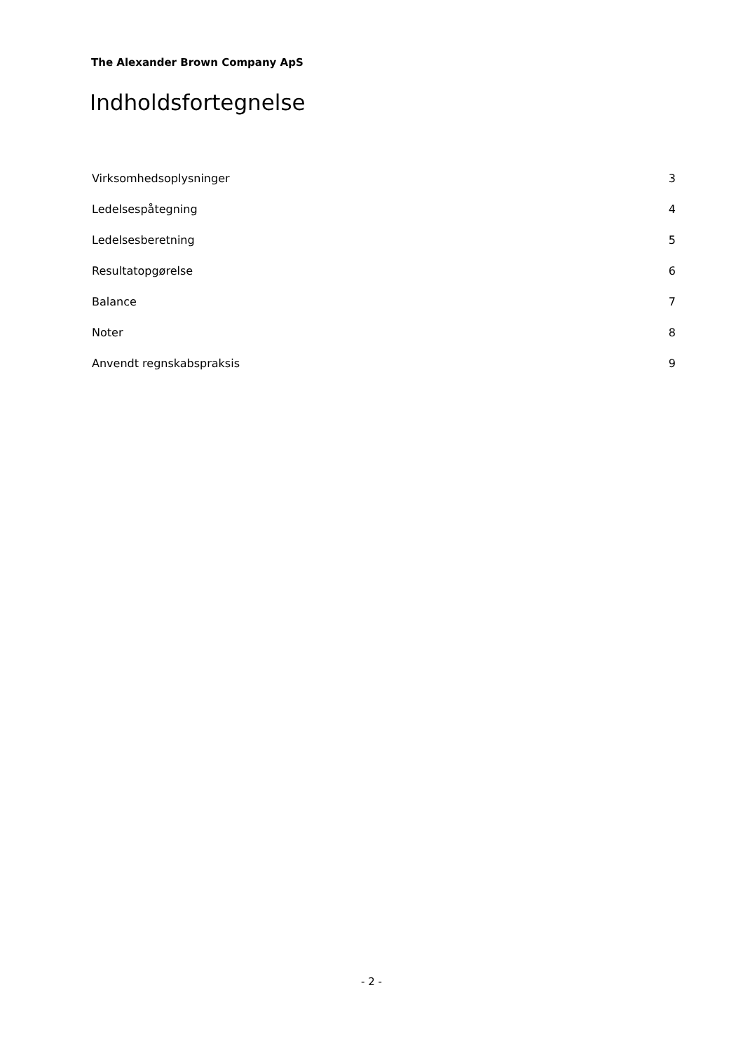The Alexander Brown Company ApS
Indholdsfortegnelse
Virksomhedsoplysninger 3
Ledelsespåtegning 4
Ledelsesberetning 5
Resultatopgørelse 6
Balance 7
Noter 8
Anvendt regnskabspraksis 9
- 2 -